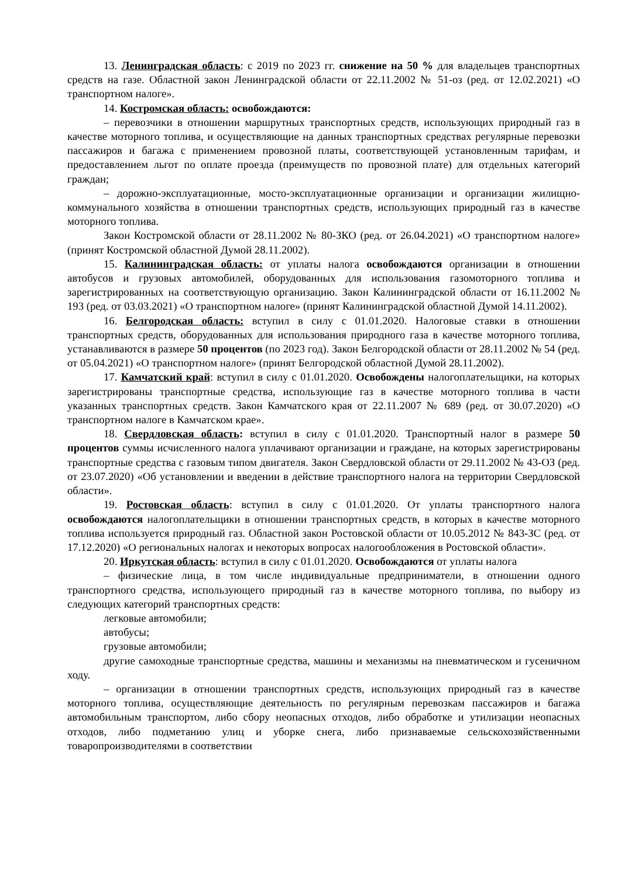13. Ленинградская область: с 2019 по 2023 гг. снижение на 50 % для владельцев транспортных средств на газе. Областной закон Ленинградской области от 22.11.2002 № 51-оз (ред. от 12.02.2021) «О транспортном налоге».
14. Костромская область: освобождаются:
– перевозчики в отношении маршрутных транспортных средств, использующих природный газ в качестве моторного топлива, и осуществляющие на данных транспортных средствах регулярные перевозки пассажиров и багажа с применением провозной платы, соответствующей установленным тарифам, и предоставлением льгот по оплате проезда (преимуществ по провозной плате) для отдельных категорий граждан;
– дорожно-эксплуатационные, мосто-эксплуатационные организации и организации жилищно-коммунального хозяйства в отношении транспортных средств, использующих природный газ в качестве моторного топлива.
Закон Костромской области от 28.11.2002 № 80-ЗКО (ред. от 26.04.2021) «О транспортном налоге» (принят Костромской областной Думой 28.11.2002).
15. Калининградская область: от уплаты налога освобождаются организации в отношении автобусов и грузовых автомобилей, оборудованных для использования газомоторного топлива и зарегистрированных на соответствующую организацию. Закон Калининградской области от 16.11.2002 № 193 (ред. от 03.03.2021) «О транспортном налоге» (принят Калининградской областной Думой 14.11.2002).
16. Белгородская область: вступил в силу с 01.01.2020. Налоговые ставки в отношении транспортных средств, оборудованных для использования природного газа в качестве моторного топлива, устанавливаются в размере 50 процентов (по 2023 год). Закон Белгородской области от 28.11.2002 № 54 (ред. от 05.04.2021) «О транспортном налоге» (принят Белгородской областной Думой 28.11.2002).
17. Камчатский край: вступил в силу с 01.01.2020. Освобождены налогоплательщики, на которых зарегистрированы транспортные средства, использующие газ в качестве моторного топлива в части указанных транспортных средств. Закон Камчатского края от 22.11.2007 № 689 (ред. от 30.07.2020) «О транспортном налоге в Камчатском крае».
18. Свердловская область: вступил в силу с 01.01.2020. Транспортный налог в размере 50 процентов суммы исчисленного налога уплачивают организации и граждане, на которых зарегистрированы транспортные средства с газовым типом двигателя. Закон Свердловской области от 29.11.2002 № 43-ОЗ (ред. от 23.07.2020) «Об установлении и введении в действие транспортного налога на территории Свердловской области».
19. Ростовская область: вступил в силу с 01.01.2020. От уплаты транспортного налога освобождаются налогоплательщики в отношении транспортных средств, в которых в качестве моторного топлива используется природный газ. Областной закон Ростовской области от 10.05.2012 № 843-ЗС (ред. от 17.12.2020) «О региональных налогах и некоторых вопросах налогообложения в Ростовской области».
20. Иркутская область: вступил в силу с 01.01.2020. Освобождаются от уплаты налога
– физические лица, в том числе индивидуальные предприниматели, в отношении одного транспортного средства, использующего природный газ в качестве моторного топлива, по выбору из следующих категорий транспортных средств:
легковые автомобили;
автобусы;
грузовые автомобили;
другие самоходные транспортные средства, машины и механизмы на пневматическом и гусеничном ходу.
– организации в отношении транспортных средств, использующих природный газ в качестве моторного топлива, осуществляющие деятельность по регулярным перевозкам пассажиров и багажа автомобильным транспортом, либо сбору неопасных отходов, либо обработке и утилизации неопасных отходов, либо подметанию улиц и уборке снега, либо признаваемые сельскохозяйственными товаропроизводителями в соответствии